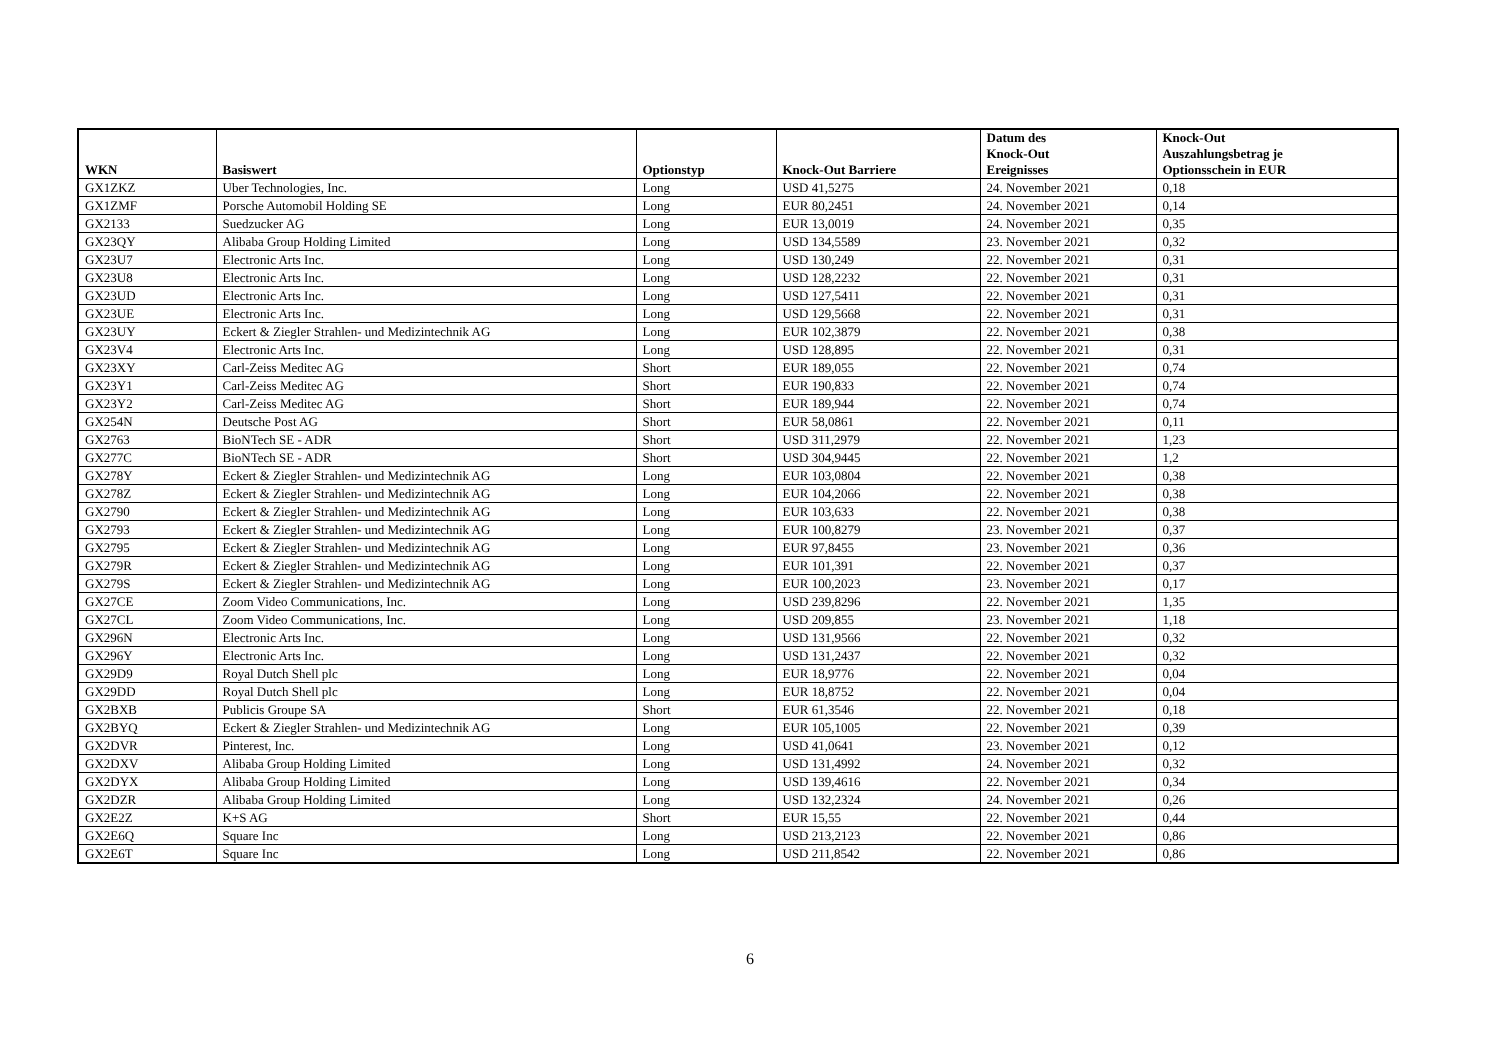| WKN | Basiswert | Optionstyp | Knock-Out Barriere | Datum des Knock-Out Ereignisses | Knock-Out Auszahlungsbetrag je Optionsschein in EUR |
| --- | --- | --- | --- | --- | --- |
| GX1ZKZ | Uber Technologies, Inc. | Long | USD 41,5275 | 24. November 2021 | 0,18 |
| GX1ZMF | Porsche Automobil Holding SE | Long | EUR 80,2451 | 24. November 2021 | 0,14 |
| GX2133 | Suedzucker AG | Long | EUR 13,0019 | 24. November 2021 | 0,35 |
| GX23QY | Alibaba Group Holding Limited | Long | USD 134,5589 | 23. November 2021 | 0,32 |
| GX23U7 | Electronic Arts Inc. | Long | USD 130,249 | 22. November 2021 | 0,31 |
| GX23U8 | Electronic Arts Inc. | Long | USD 128,2232 | 22. November 2021 | 0,31 |
| GX23UD | Electronic Arts Inc. | Long | USD 127,5411 | 22. November 2021 | 0,31 |
| GX23UE | Electronic Arts Inc. | Long | USD 129,5668 | 22. November 2021 | 0,31 |
| GX23UY | Eckert & Ziegler Strahlen- und Medizintechnik AG | Long | EUR 102,3879 | 22. November 2021 | 0,38 |
| GX23V4 | Electronic Arts Inc. | Long | USD 128,895 | 22. November 2021 | 0,31 |
| GX23XY | Carl-Zeiss Meditec AG | Short | EUR 189,055 | 22. November 2021 | 0,74 |
| GX23Y1 | Carl-Zeiss Meditec AG | Short | EUR 190,833 | 22. November 2021 | 0,74 |
| GX23Y2 | Carl-Zeiss Meditec AG | Short | EUR 189,944 | 22. November 2021 | 0,74 |
| GX254N | Deutsche Post AG | Short | EUR 58,0861 | 22. November 2021 | 0,11 |
| GX2763 | BioNTech SE - ADR | Short | USD 311,2979 | 22. November 2021 | 1,23 |
| GX277C | BioNTech SE - ADR | Short | USD 304,9445 | 22. November 2021 | 1,2 |
| GX278Y | Eckert & Ziegler Strahlen- und Medizintechnik AG | Long | EUR 103,0804 | 22. November 2021 | 0,38 |
| GX278Z | Eckert & Ziegler Strahlen- und Medizintechnik AG | Long | EUR 104,2066 | 22. November 2021 | 0,38 |
| GX2790 | Eckert & Ziegler Strahlen- und Medizintechnik AG | Long | EUR 103,633 | 22. November 2021 | 0,38 |
| GX2793 | Eckert & Ziegler Strahlen- und Medizintechnik AG | Long | EUR 100,8279 | 23. November 2021 | 0,37 |
| GX2795 | Eckert & Ziegler Strahlen- und Medizintechnik AG | Long | EUR 97,8455 | 23. November 2021 | 0,36 |
| GX279R | Eckert & Ziegler Strahlen- und Medizintechnik AG | Long | EUR 101,391 | 22. November 2021 | 0,37 |
| GX279S | Eckert & Ziegler Strahlen- und Medizintechnik AG | Long | EUR 100,2023 | 23. November 2021 | 0,17 |
| GX27CE | Zoom Video Communications, Inc. | Long | USD 239,8296 | 22. November 2021 | 1,35 |
| GX27CL | Zoom Video Communications, Inc. | Long | USD 209,855 | 23. November 2021 | 1,18 |
| GX296N | Electronic Arts Inc. | Long | USD 131,9566 | 22. November 2021 | 0,32 |
| GX296Y | Electronic Arts Inc. | Long | USD 131,2437 | 22. November 2021 | 0,32 |
| GX29D9 | Royal Dutch Shell plc | Long | EUR 18,9776 | 22. November 2021 | 0,04 |
| GX29DD | Royal Dutch Shell plc | Long | EUR 18,8752 | 22. November 2021 | 0,04 |
| GX2BXB | Publicis Groupe SA | Short | EUR 61,3546 | 22. November 2021 | 0,18 |
| GX2BYQ | Eckert & Ziegler Strahlen- und Medizintechnik AG | Long | EUR 105,1005 | 22. November 2021 | 0,39 |
| GX2DVR | Pinterest, Inc. | Long | USD 41,0641 | 23. November 2021 | 0,12 |
| GX2DXV | Alibaba Group Holding Limited | Long | USD 131,4992 | 24. November 2021 | 0,32 |
| GX2DYX | Alibaba Group Holding Limited | Long | USD 139,4616 | 22. November 2021 | 0,34 |
| GX2DZR | Alibaba Group Holding Limited | Long | USD 132,2324 | 24. November 2021 | 0,26 |
| GX2E2Z | K+S AG | Short | EUR 15,55 | 22. November 2021 | 0,44 |
| GX2E6Q | Square Inc | Long | USD 213,2123 | 22. November 2021 | 0,86 |
| GX2E6T | Square Inc | Long | USD 211,8542 | 22. November 2021 | 0,86 |
6